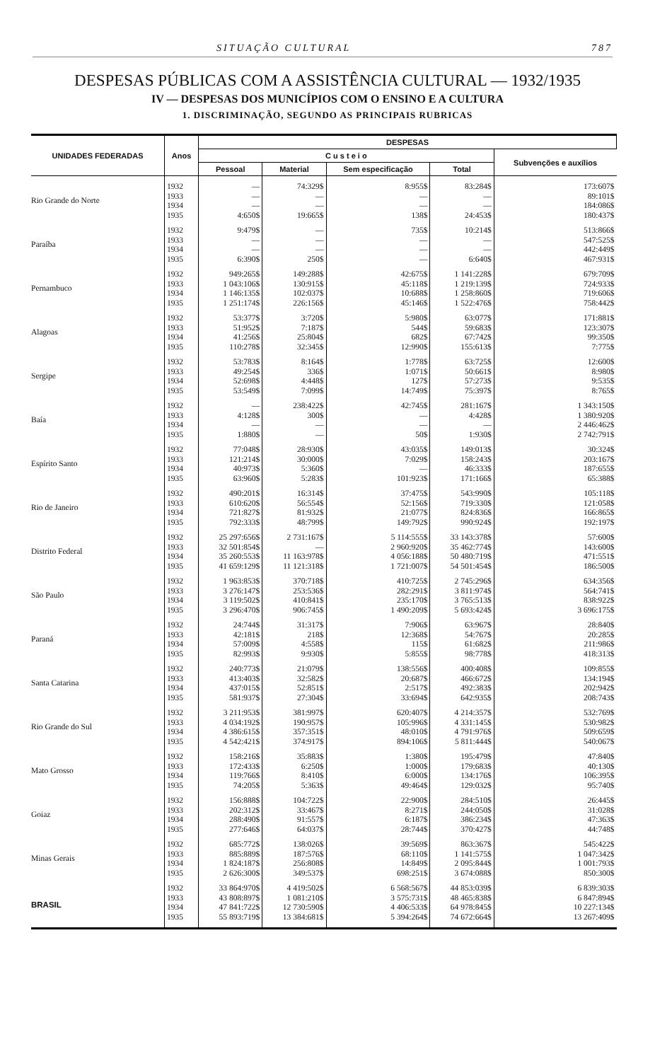SITUAÇÃO CULTURAL 787
DESPESAS PÚBLICAS COM A ASSISTÊNCIA CULTURAL — 1932/1935
IV — DESPESAS DOS MUNICÍPIOS COM O ENSINO E A CULTURA
1. DISCRIMINAÇÃO, SEGUNDO AS PRINCIPAIS RUBRICAS
| UNIDADES FEDERADAS | Anos | DESPESAS | | | | |
| --- | --- | --- | --- | --- | --- | --- |
| | | C u s t e i o | | | | Subvenções e auxílios |
| | | Pessoal | Material | Sem especificação | Total | |
| Rio Grande do Norte | 1932 | — | 74:329$ | 8:955$ | 83:284$ | 173:607$ |
| | 1933 | — | — | — | — | 89:101$ |
| | 1934 | — | — | — | — | 184:086$ |
| | 1935 | 4:650$ | 19:665$ | 138$ | 24:453$ | 180:437$ |
| Paraíba | 1932 | 9:479$ | — | 735$ | 10:214$ | 513:866$ |
| | 1933 | — | — | — | — | 547:525$ |
| | 1934 | — | — | — | — | 442:449$ |
| | 1935 | 6:390$ | 250$ | — | 6:640$ | 467:931$ |
| Pernambuco | 1932 | 949:265$ | 149:288$ | 42:675$ | 1 141:228$ | 679:709$ |
| | 1933 | 1 043:106$ | 130:915$ | 45:118$ | 1 219:139$ | 724:933$ |
| | 1934 | 1 146:135$ | 102:037$ | 10:688$ | 1 258:860$ | 719:606$ |
| | 1935 | 1 251:174$ | 226:156$ | 45:146$ | 1 522:476$ | 758:442$ |
| Alagoas | 1932 | 53:377$ | 3:720$ | 5:980$ | 63:077$ | 171:881$ |
| | 1933 | 51:952$ | 7:187$ | 544$ | 59:683$ | 123:307$ |
| | 1934 | 41:256$ | 25:804$ | 682$ | 67:742$ | 99:350$ |
| | 1935 | 110:278$ | 32:345$ | 12:990$ | 155:613$ | 7:775$ |
| Sergipe | 1932 | 53:783$ | 8:164$ | 1:778$ | 63:725$ | 12:600$ |
| | 1933 | 49:254$ | 336$ | 1:071$ | 50:661$ | 8:980$ |
| | 1934 | 52:698$ | 4:448$ | 127$ | 57:273$ | 9:535$ |
| | 1935 | 53:549$ | 7:099$ | 14:749$ | 75:397$ | 8:765$ |
| Baía | 1932 | — | 238:422$ | 42:745$ | 281:167$ | 1 343:150$ |
| | 1933 | 4:128$ | 300$ | — | 4:428$ | 1 380:920$ |
| | 1934 | — | — | — | — | 2 446:462$ |
| | 1935 | 1:880$ | — | 50$ | 1:930$ | 2 742:791$ |
| Espírito Santo | 1932 | 77:048$ | 28:930$ | 43:035$ | 149:013$ | 30:324$ |
| | 1933 | 121:214$ | 30:000$ | 7:029$ | 158:243$ | 203:167$ |
| | 1934 | 40:973$ | 5:360$ | — | 46:333$ | 187:655$ |
| | 1935 | 63:960$ | 5:283$ | 101:923$ | 171:166$ | 65:388$ |
| Rio de Janeiro | 1932 | 490:201$ | 16:314$ | 37:475$ | 543:990$ | 105:118$ |
| | 1933 | 610:620$ | 56:554$ | 52:156$ | 719:330$ | 121:058$ |
| | 1934 | 721:827$ | 81:932$ | 21:077$ | 824:836$ | 166:865$ |
| | 1935 | 792:333$ | 48:799$ | 149:792$ | 990:924$ | 192:197$ |
| Distrito Federal | 1932 | 25 297:656$ | 2 731:167$ | 5 114:555$ | 33 143:378$ | 57:600$ |
| | 1933 | 32 501:854$ | — | 2 960:920$ | 35 462:774$ | 143:600$ |
| | 1934 | 35 260:553$ | 11 163:978$ | 4 056:188$ | 50 480:719$ | 471:551$ |
| | 1935 | 41 659:129$ | 11 121:318$ | 1 721:007$ | 54 501:454$ | 186:500$ |
| São Paulo | 1932 | 1 963:853$ | 370:718$ | 410:725$ | 2 745:296$ | 634:356$ |
| | 1933 | 3 276:147$ | 253:536$ | 282:291$ | 3 811:974$ | 564:741$ |
| | 1934 | 3 119:502$ | 410:841$ | 235:170$ | 3 765:513$ | 838:922$ |
| | 1935 | 3 296:470$ | 906:745$ | 1 490:209$ | 5 693:424$ | 3 696:175$ |
| Paraná | 1932 | 24:744$ | 31:317$ | 7:906$ | 63:967$ | 28:840$ |
| | 1933 | 42:181$ | 218$ | 12:368$ | 54:767$ | 20:285$ |
| | 1934 | 57:009$ | 4:558$ | 115$ | 61:682$ | 211:986$ |
| | 1935 | 82:993$ | 9:930$ | 5:855$ | 98:778$ | 418:313$ |
| Santa Catarina | 1932 | 240:773$ | 21:079$ | 138:556$ | 400:408$ | 109:855$ |
| | 1933 | 413:403$ | 32:582$ | 20:687$ | 466:672$ | 134:194$ |
| | 1934 | 437:015$ | 52:851$ | 2:517$ | 492:383$ | 202:942$ |
| | 1935 | 581:937$ | 27:304$ | 33:694$ | 642:935$ | 208:743$ |
| Rio Grande do Sul | 1932 | 3 211:953$ | 381:997$ | 620:407$ | 4 214:357$ | 532:769$ |
| | 1933 | 4 034:192$ | 190:957$ | 105:996$ | 4 331:145$ | 530:982$ |
| | 1934 | 4 386:615$ | 357:351$ | 48:010$ | 4 791:976$ | 509:659$ |
| | 1935 | 4 542:421$ | 374:917$ | 894:106$ | 5 811:444$ | 540:067$ |
| Mato Grosso | 1932 | 158:216$ | 35:883$ | 1:380$ | 195:479$ | 47:840$ |
| | 1933 | 172:433$ | 6:250$ | 1:000$ | 179:683$ | 40:130$ |
| | 1934 | 119:766$ | 8:410$ | 6:000$ | 134:176$ | 106:395$ |
| | 1935 | 74:205$ | 5:363$ | 49:464$ | 129:032$ | 95:740$ |
| Goiaz | 1932 | 156:888$ | 104:722$ | 22:900$ | 284:510$ | 26:445$ |
| | 1933 | 202:312$ | 33:467$ | 8:271$ | 244:050$ | 31:028$ |
| | 1934 | 288:490$ | 91:557$ | 6:187$ | 386:234$ | 47:363$ |
| | 1935 | 277:646$ | 64:037$ | 28:744$ | 370:427$ | 44:748$ |
| Minas Gerais | 1932 | 685:772$ | 138:026$ | 39:569$ | 863:367$ | 545:422$ |
| | 1933 | 885:889$ | 187:576$ | 68:110$ | 1 141:575$ | 1 047:342$ |
| | 1934 | 1 824:187$ | 256:808$ | 14:849$ | 2 095:844$ | 1 001:793$ |
| | 1935 | 2 626:300$ | 349:537$ | 698:251$ | 3 674:088$ | 850:300$ |
| BRASIL | 1932 | 33 864:970$ | 4 419:502$ | 6 568:567$ | 44 853:039$ | 6 839:303$ |
| | 1933 | 43 808:897$ | 1 081:210$ | 3 575:731$ | 48 465:838$ | 6 847:894$ |
| | 1934 | 47 841:722$ | 12 730:590$ | 4 406:533$ | 64 978:845$ | 10 227:134$ |
| | 1935 | 55 893:719$ | 13 384:681$ | 5 394:264$ | 74 672:664$ | 13 267:409$ |